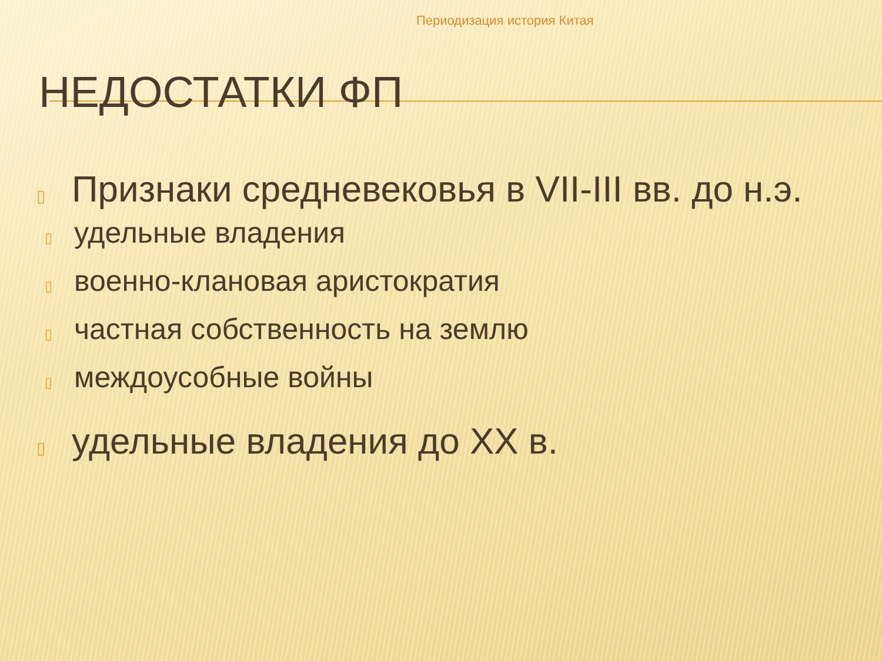Периодизация история Китая
НЕДОСТАТКИ ФП
▯
Признаки средневековья в VII-III вв. до н.э.
▯ удельные владения
▯ военно-клановая аристократия
▯ частная собственность на землю
▯ междоусобные войны
▯
удельные владения до XX в.